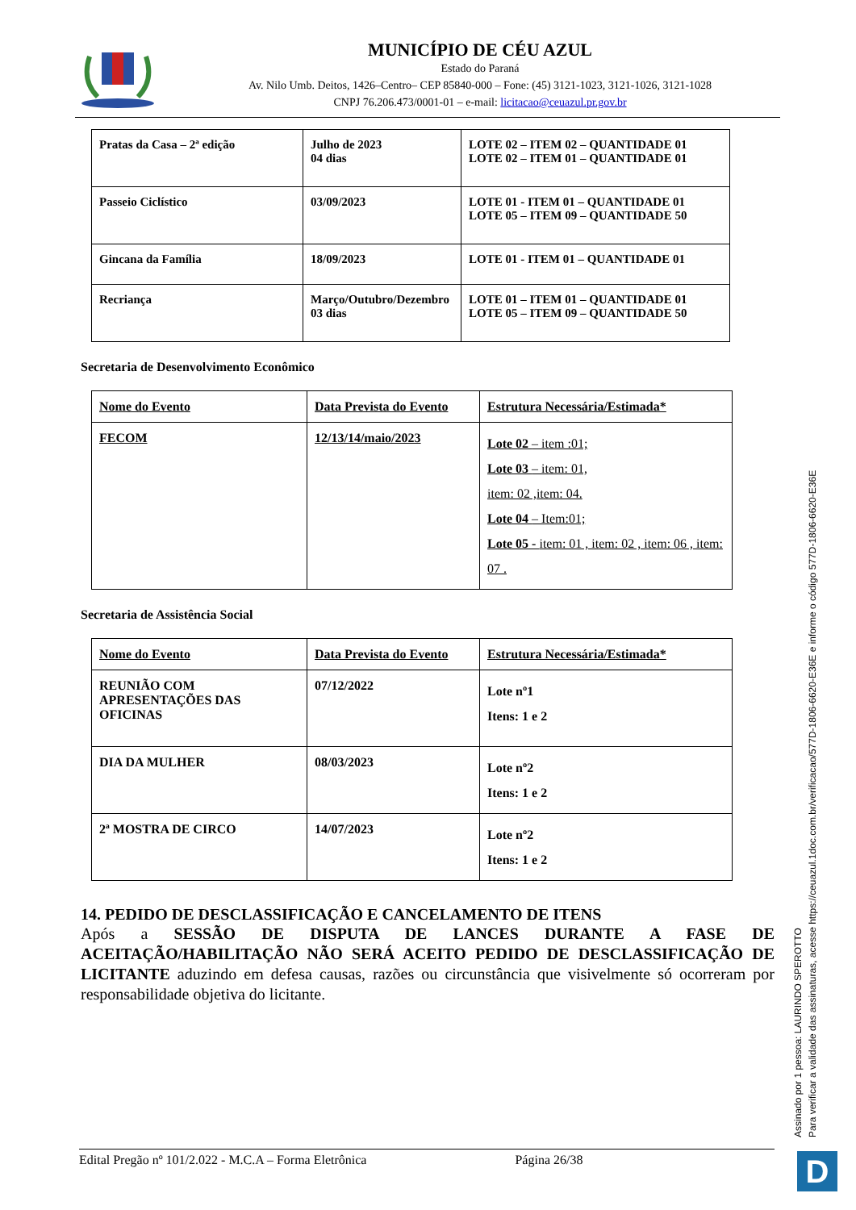MUNICÍPIO DE CÉU AZUL
Estado do Paraná
Av. Nilo Umb. Deitos, 1426–Centro– CEP 85840-000 – Fone: (45) 3121-1023, 3121-1026, 3121-1028
CNPJ 76.206.473/0001-01 – e-mail: licitacao@ceuazul.pr.gov.br
| Pratas da Casa – 2ª edição | Julho de 2023 04 dias | LOTE 02 – ITEM 02 – QUANTIDADE 01 LOTE 02 – ITEM 01 – QUANTIDADE 01 |
| Passeio Ciclístico | 03/09/2023 | LOTE 01 - ITEM 01 – QUANTIDADE 01 LOTE 05 – ITEM 09 – QUANTIDADE 50 |
| Gincana da Família | 18/09/2023 | LOTE 01 - ITEM 01 – QUANTIDADE 01 |
| Recriança | Março/Outubro/Dezembro 03 dias | LOTE 01 – ITEM 01 – QUANTIDADE 01 LOTE 05 – ITEM 09 – QUANTIDADE 50 |
Secretaria de Desenvolvimento Econômico
| Nome do Evento | Data Prevista do Evento | Estrutura Necessária/Estimada* |
| --- | --- | --- |
| FECOM | 12/13/14/maio/2023 | Lote 02 – item :01; Lote 03 – item: 01, item: 02 ,item: 04. Lote 04 – Item:01; Lote 05 - item: 01 , item: 02 , item: 06 , item: 07 . |
Secretaria de Assistência Social
| Nome do Evento | Data Prevista do Evento | Estrutura Necessária/Estimada* |
| --- | --- | --- |
| REUNIÃO COM APRESENTAÇÕES DAS OFICINAS | 07/12/2022 | Lote nº1 Itens: 1 e 2 |
| DIA DA MULHER | 08/03/2023 | Lote nº2 Itens: 1 e 2 |
| 2ª MOSTRA DE CIRCO | 14/07/2023 | Lote nº2 Itens: 1 e 2 |
14. PEDIDO DE DESCLASSIFICAÇÃO E CANCELAMENTO DE ITENS
Após a SESSÃO DE DISPUTA DE LANCES DURANTE A FASE DE ACEITAÇÃO/HABILITAÇÃO NÃO SERÁ ACEITO PEDIDO DE DESCLASSIFICAÇÃO DE LICITANTE aduzindo em defesa causas, razões ou circunstância que visivelmente só ocorreram por responsabilidade objetiva do licitante.
Edital Pregão nº 101/2.022 - M.C.A – Forma Eletrônica Página 26/38
Assinado por 1 pessoa: LAURINDO SPEROTTO
Para verificar a validade das assinaturas, acesse https://ceuazul.1doc.com.br/verificacao/577D-1806-6620-E36E e informe o código 577D-1806-6620-E36E
D